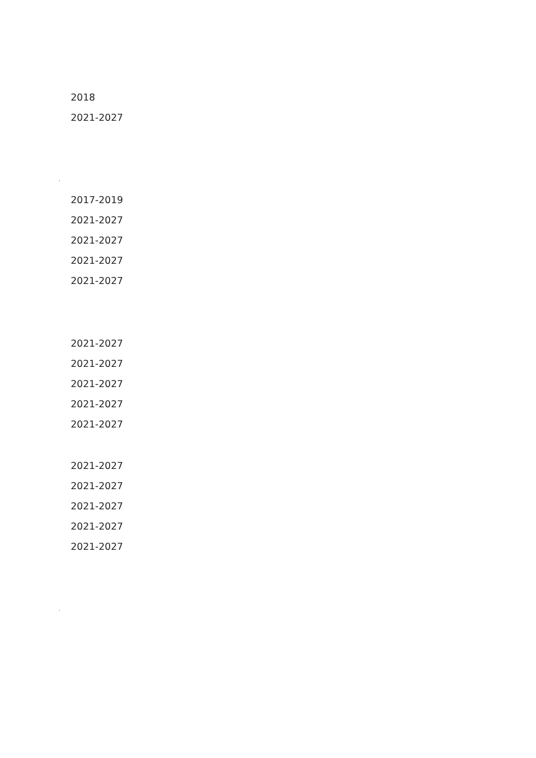2018
2021-2027
·
2017-2019
2021-2027
2021-2027
2021-2027
2021-2027
2021-2027
2021-2027
2021-2027
2021-2027
2021-2027
2021-2027
2021-2027
2021-2027
2021-2027
2021-2027
·